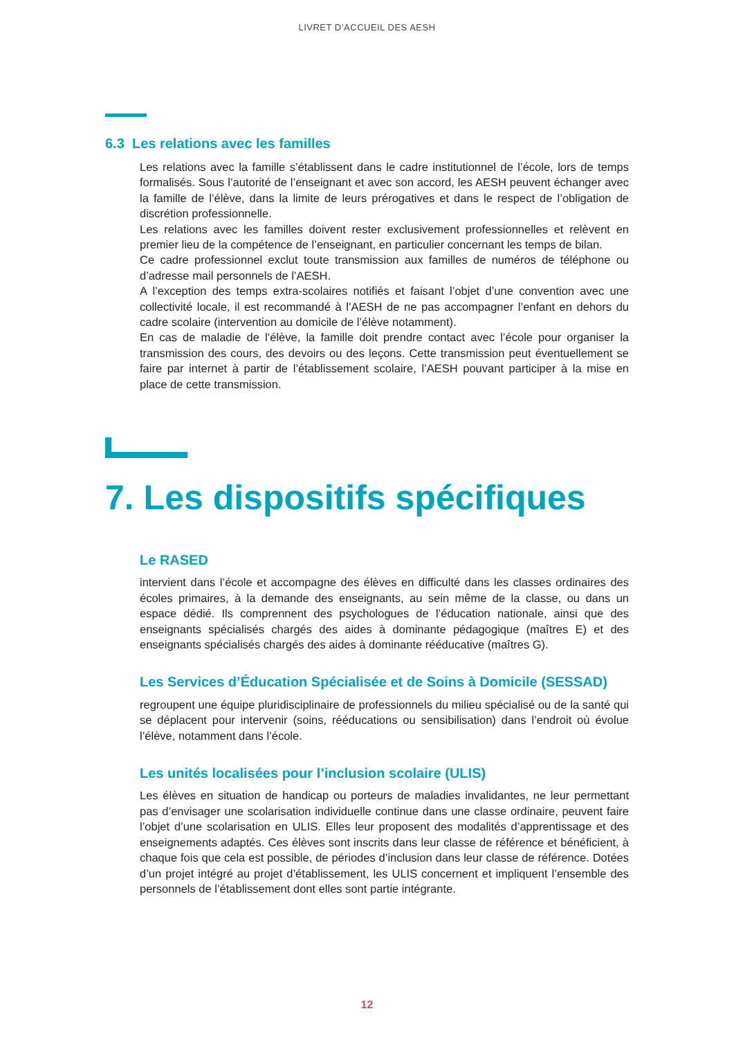LIVRET D’ACCUEIL DES AESH
6.3 Les relations avec les familles
Les relations avec la famille s’établissent dans le cadre institutionnel de l’école, lors de temps formalisés. Sous l’autorité de l’enseignant et avec son accord, les AESH peuvent échanger avec la famille de l’élève, dans la limite de leurs prérogatives et dans le respect de l’obligation de discrétion professionnelle.
Les relations avec les familles doivent rester exclusivement professionnelles et relèvent en premier lieu de la compétence de l’enseignant, en particulier concernant les temps de bilan.
Ce cadre professionnel exclut toute transmission aux familles de numéros de téléphone ou d’adresse mail personnels de l’AESH.
A l’exception des temps extra-scolaires notifiés et faisant l’objet d’une convention avec une collectivité locale, il est recommandé à l’AESH de ne pas accompagner l’enfant en dehors du cadre scolaire (intervention au domicile de l’élève notamment).
En cas de maladie de l’élève, la famille doit prendre contact avec l’école pour organiser la transmission des cours, des devoirs ou des leçons. Cette transmission peut éventuellement se faire par internet à partir de l’établissement scolaire, l’AESH pouvant participer à la mise en place de cette transmission.
7. Les dispositifs spécifiques
Le RASED
intervient dans l’école et accompagne des élèves en difficulté dans les classes ordinaires des écoles primaires, à la demande des enseignants, au sein même de la classe, ou dans un espace dédié. Ils comprennent des psychologues de l’éducation nationale, ainsi que des enseignants spécialisés chargés des aides à dominante pédagogique (maîtres E) et des enseignants spécialisés chargés des aides à dominante rééducative (maîtres G).
Les Services d’Éducation Spécialisée et de Soins à Domicile (SESSAD)
regroupent une équipe pluridisciplinaire de professionnels du milieu spécialisé ou de la santé qui se déplacent pour intervenir (soins, rééducations ou sensibilisation) dans l’endroit où évolue l’élève, notamment dans l’école.
Les unités localisées pour l’inclusion scolaire (ULIS)
Les élèves en situation de handicap ou porteurs de maladies invalidantes, ne leur permettant pas d’envisager une scolarisation individuelle continue dans une classe ordinaire, peuvent faire l’objet d’une scolarisation en ULIS. Elles leur proposent des modalités d’apprentissage et des enseignements adaptés. Ces élèves sont inscrits dans leur classe de référence et bénéficient, à chaque fois que cela est possible, de périodes d’inclusion dans leur classe de référence. Dotées d’un projet intégré au projet d’établissement, les ULIS concernent et impliquent l’ensemble des personnels de l’établissement dont elles sont partie intégrante.
12